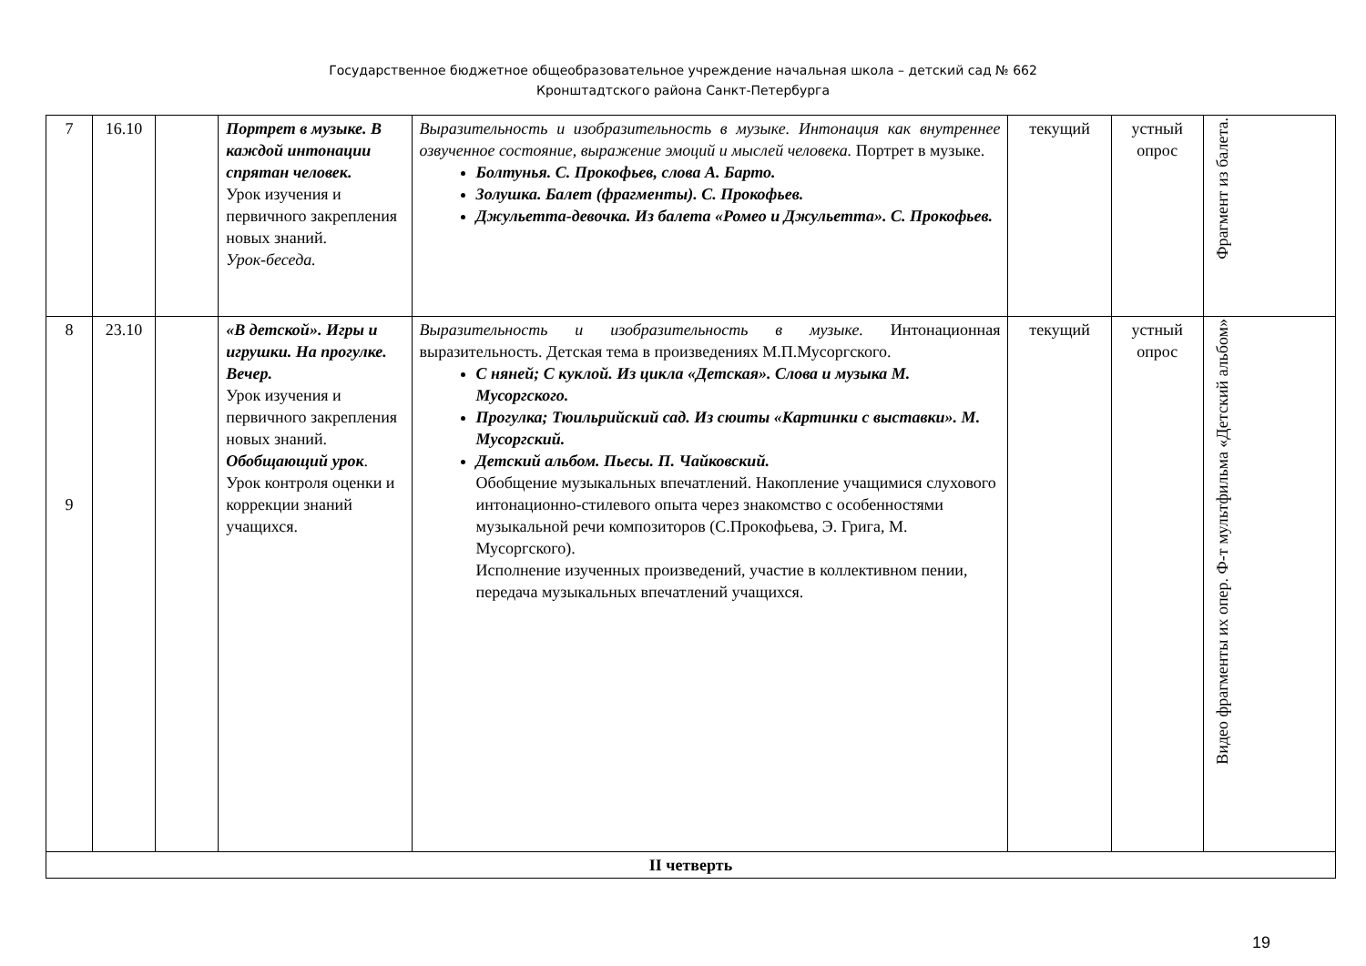Государственное бюджетное общеобразовательное учреждение начальная школа – детский сад № 662
Кронштадтского района Санкт-Петербурга
| 7 | 16.10 | | Портрет в музыке. В каждой интонации спрятан человек. Урок изучения и первичного закрепления новых знаний. Урок-беседа. | Выразительность и изобразительность в музыке. Интонация как внутреннее озвученное состояние, выражение эмоций и мыслей человека. Портрет в музыке. Болтунья. С. Прокофьев, слова А. Барто. Золушка. Балет (фрагменты). С. Прокофьев. Джульетта-девочка. Из балета «Ромео и Джульетта». С. Прокофьев. | текущий | устный опрос | Фрагмент из балета. |
| 8 9 | 23.10 | | «В детской». Игры и игрушки. На прогулке. Вечер. Урок изучения и первичного закрепления новых знаний. Обобщающий урок . Урок контроля оценки и коррекции знаний учащихся. | Выразительность и изобразительность в музыке. Интонационная выразительность. Детская тема в произведениях М.П.Мусоргского. С няней; С куклой. Из цикла «Детская». Слова и музыка М. Мусоргского. Прогулка; Тюильрийский сад. Из сюиты «Картинки с выставки». М. Мусоргский. Детский альбом. Пьесы. П. Чайковский. Обобщение музыкальных впечатлений. Накопление учащимися слухового интонационно-стилевого опыта через знакомство с особенностями музыкальной речи композиторов (С.Прокофьева, Э. Грига, М. Мусоргского). Исполнение изученных произведений, участие в коллективном пении, передача музыкальных впечатлений учащихся. | текущий | устный опрос | Видео фрагменты их опер. Ф-т мультфильма «Детский альбом» |
| II четверть | | | | | | | |
19